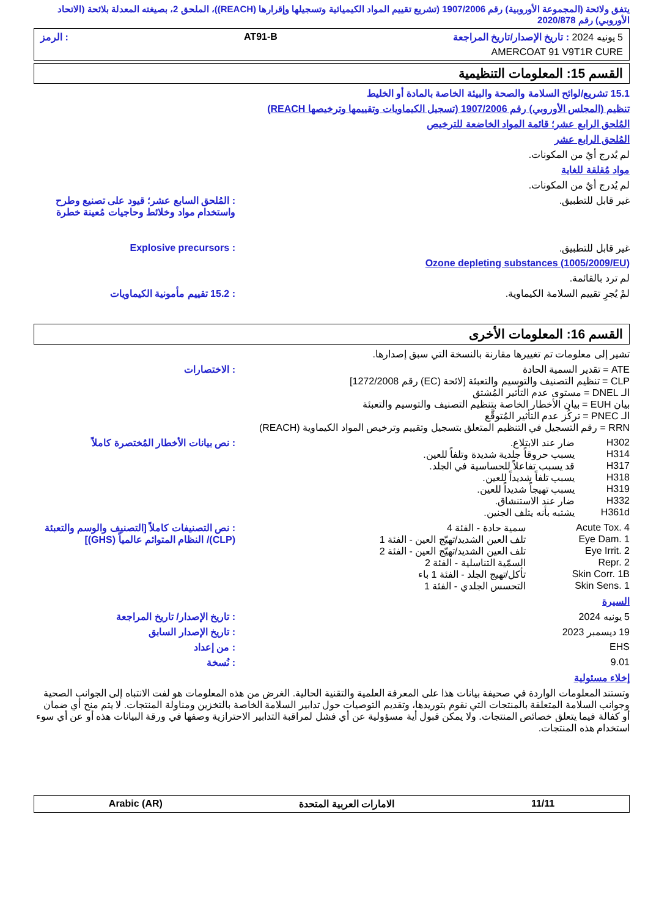يتفق ولائحة (المجموعة الأوروبية) رقم 1907/2006 (تشريع تقييم المواد الكيميائية وتسجيلها وإقرارها (REACH))، الملحق 2، بصيغته المعدلة بلائحة (الاتحاد الأوروبي) رقم 2020/878
5 يونيه 2024 : تاريخ الإصدار/تاريخ المراجعة AT91-B : الرمز
AMERCOAT 91 V9T1R CURE
القسم 15: المعلومات التنظيمية
15.1 تشريع/لوائح السلامة والصحة والبيئة الخاصة بالمادة أو الخليط
تنظيم (المجلس الأوروبي) رقم 1907/2006 (تسجيل الكيماويات وتقييمها وترخيصها REACH)
المُلحق الرابع عشر؛ قائمة المواد الخاضعة للترخيص
المُلحق الرابع عشر
لم يُدرج أيٌ من المكونات.
مواد مُقلقة للغاية
لم يُدرج أيٌ من المكونات.
غير قابل للتطبيق. : المُلحق السابع عشر؛ قيود على تصنيع وطرح واستخدام مواد وخلائط وحاجيات مُعينة خطرة
غير قابل للتطبيق. : Explosive precursors
Ozone depleting substances (1005/2009/EU)
لم ترد بالقائمة.
لمْ يُجرِ تقييم السلامة الكيماوية.
: 15.2 تقييم مأمونية الكيماويات
القسم 16: المعلومات الأخرى
تشير إلى معلومات تم تغييرها مقارنة بالنسخة التي سبق إصدارها.
ATE = تقدير السمية الحادة
CLP = تنظيم التصنيف والتوسيم والتعبئة [لائحة (EC) رقم 1272/2008]
الـ DNEL = مستوى عدم التأثير المُشتق
بيان EUH = بيان الأخطار الخاصة بتنظيم التصنيف والتوسيم والتعبئة
الـ PNEC = تركُز عدم التأثير المُتوقَّع
RRN = رقم التسجيل في التنظيم المتعلق بتسجيل وتقييم وترخيص المواد الكيماوية (REACH)
: الاختصارات
H302 ضار عند الابتلاع.
H314 يسبب حروقاً جلدية شديدة وتلفاً للعين.
H317 قد يسبب تفاعلاً للحساسية في الجلد.
H318 يسبب تلفاً شديداً للعين.
H319 يسبب تهيجاً شديداً للعين.
H332 ضار عند الاستنشاق.
H361d يشتبه بأنه يتلف الجنين.
: نص بيانات الأخطار المُختصرة كاملاً
Acute Tox. 4 سمية حادة - الفئة 4
Eye Dam. 1 تلف العين الشديد/تهيّج العين - الفئة 1
Eye Irrit. 2 تلف العين الشديد/تهيّج العين - الفئة 2
Repr. 2 السمّية التناسلية - الفئة 2
Skin Corr. 1B تأكل/تهيج الجلد - الفئة 1 باء
Skin Sens. 1 التحسس الجلدي - الفئة 1
: نص التصنيفات كاملاً [التصنيف والوسم والتعبئة (CLP)/ النظام المتوائم عالمياً (GHS)]
السيرة
5 يونيه 2024 : تاريخ الإصدار/ تاريخ المراجعة
19 ديسمبر 2023 : تاريخ الإصدار السابق
EHS : من إعداد
9.01 : نُسخة
إخلاء مسئولية
وتستند المعلومات الواردة في صحيفة بيانات هذا على المعرفة العلمية والتقنية الحالية. الغرض من هذه المعلومات هو لفت الانتباه إلى الجوانب الصحية وجوانب السلامة المتعلقة بالمنتجات التي نقوم بتوريدها، وتقديم التوصيات حول تدابير السلامة الخاصة بالتخزين ومناولة المنتجات. لا يتم منح أي ضمان أو كفالة فيما يتعلق خصائص المنتجات. ولا يمكن قبول أية مسؤولية عن أي فشل لمراقبة التدابير الاحترازية وصفها في ورقة البيانات هذه أو عن أي سوء استخدام هذه المنتجات.
11/11 الامارات العربية المتحدة Arabic (AR)